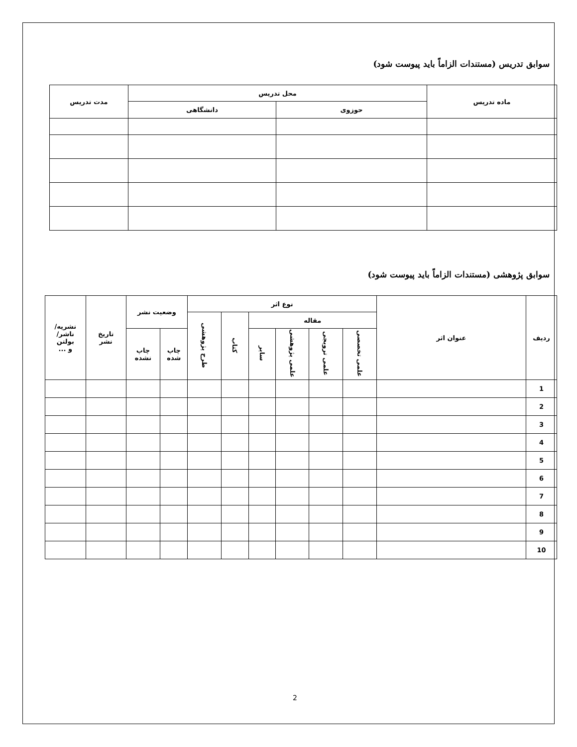سوابق تدریس (مستندات الزاماً باید پیوست شود)
| ماده تدریس | محل تدریس | | مدت تدریس |
| --- | --- | --- | --- |
| | حوزوی | دانشگاهی | |
سوابق پژوهشی (مستندات الزاماً باید پیوست شود)
| ردیف | عنوان اثر | نوع اثر | | | | | | وضعیت نشر | | تاریخ نشر | نشریه/ ناشر/ بولتن و ... |
| --- | --- | --- | --- | --- | --- | --- | --- | --- | --- | --- | --- |
| | | مقاله | | | | کتاب | طرح پژوهشی | | | | |
| | | علمی تخصصی | علمی ترویجی | علمی پژوهشی | سایر | | | چاپ شده | چاپ نشده | | |
| 1 | | | | | | | | | | | |
| 2 | | | | | | | | | | | |
| 3 | | | | | | | | | | | |
| 4 | | | | | | | | | | | |
| 5 | | | | | | | | | | | |
| 6 | | | | | | | | | | | |
| 7 | | | | | | | | | | | |
| 8 | | | | | | | | | | | |
| 9 | | | | | | | | | | | |
| 10 | | | | | | | | | | | |
2